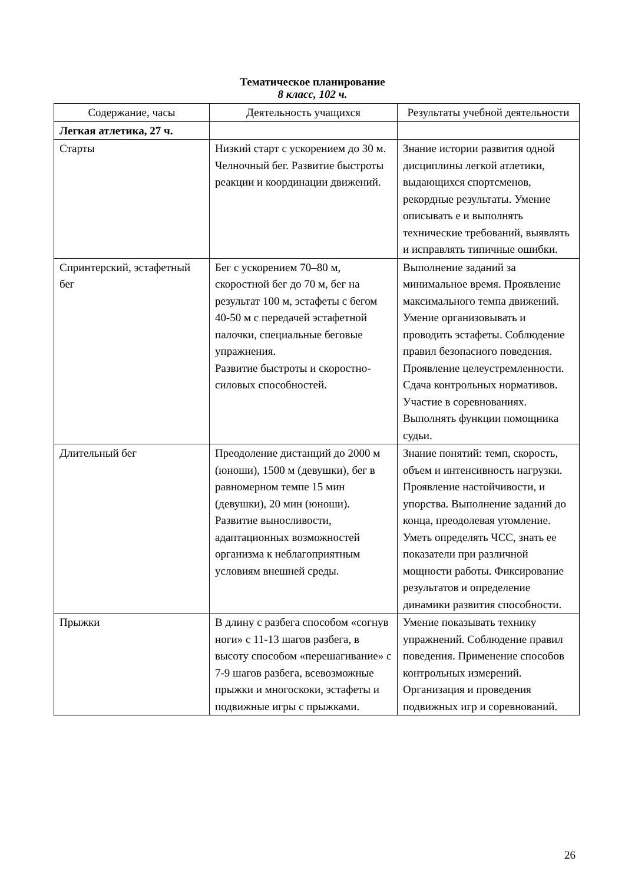Тематическое планирование
8 класс, 102 ч.
| Содержание, часы | Деятельность учащихся | Результаты учебной деятельности |
| --- | --- | --- |
| Легкая атлетика, 27 ч. | | |
| Старты | Низкий старт с ускорением до 30 м. Челночный бег. Развитие быстроты реакции и координации движений. | Знание истории развития одной дисциплины легкой атлетики, выдающихся спортсменов, рекордные результаты. Умение описывать е и выполнять технические требований, выявлять и исправлять типичные ошибки. |
| Спринтерский, эстафетный бег | Бег с ускорением 70–80 м, скоростной бег до 70 м, бег на результат 100 м, эстафеты с бегом 40-50 м с передачей эстафетной палочки, специальные беговые упражнения. Развитие быстроты и скоростно-силовых способностей. | Выполнение заданий за минимальное время. Проявление максимального темпа движений. Умение организовывать и проводить эстафеты. Соблюдение правил безопасного поведения. Проявление целеустремленности. Сдача контрольных нормативов. Участие в соревнованиях. Выполнять функции помощника судьи. |
| Длительный бег | Преодоление дистанций до 2000 м (юноши), 1500 м (девушки), бег в равномерном темпе 15 мин (девушки), 20 мин (юноши). Развитие выносливости, адаптационных возможностей организма к неблагоприятным условиям внешней среды. | Знание понятий: темп, скорость, объем и интенсивность нагрузки. Проявление настойчивости, и упорства. Выполнение заданий до конца, преодолевая утомление. Уметь определять ЧСС, знать ее показатели при различной мощности работы. Фиксирование результатов и определение динамики развития способности. |
| Прыжки | В длину с разбега способом «согнув ноги» с 11-13 шагов разбега, в высоту способом «перешагивание» с 7-9 шагов разбега, всевозможные прыжки и многоскоки, эстафеты и подвижные игры с прыжками. | Умение показывать технику упражнений. Соблюдение правил поведения. Применение способов контрольных измерений. Организация и проведения подвижных игр и соревнований. |
26